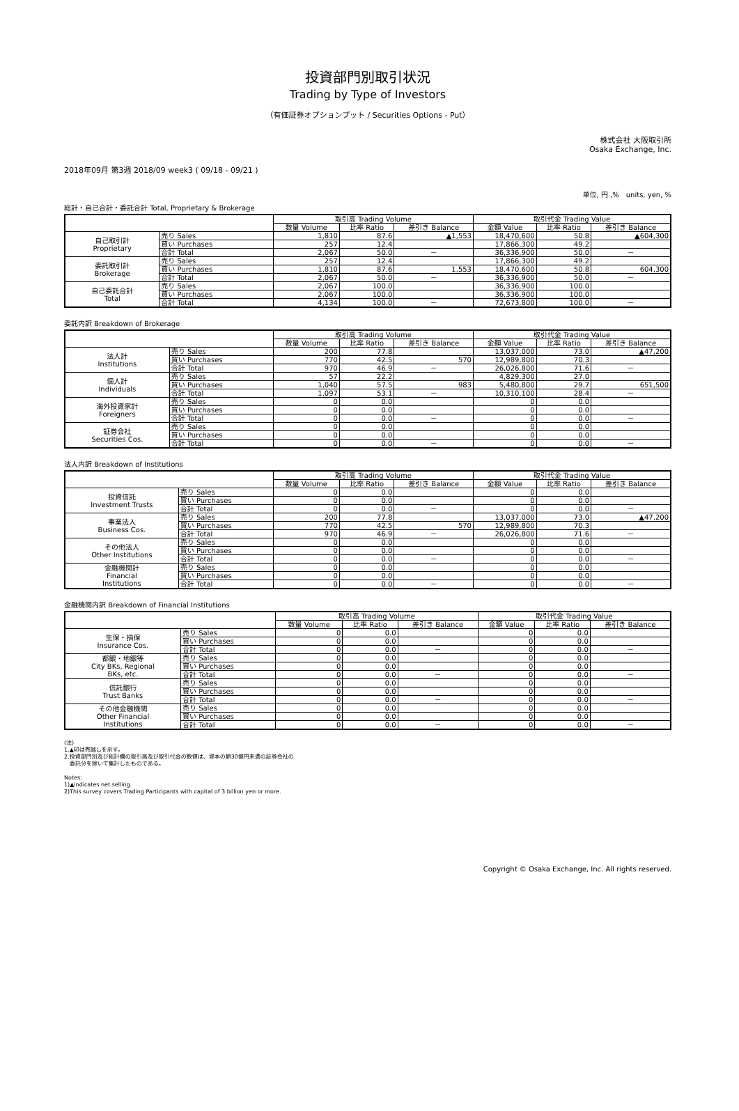投資部門別取引状況
Trading by Type of Investors
（有価証券オプションプット / Securities Options - Put）
株式会社 大阪取引所
Osaka Exchange, Inc.
2018年09月 第3週 2018/09 week3 ( 09/18 - 09/21 )
単位, 円 ,%　units, yen, %
総計・自己合計・委託合計 Total, Proprietary & Brokerage
| | | 取引高 Trading Volume | | | 取引代金 Trading Value | | |
| --- | --- | --- | --- | --- | --- | --- | --- |
| | | 数量 Volume | 比率 Ratio | 差引き Balance | 金額 Value | 比率 Ratio | 差引き Balance |
| 自己取引計 Proprietary | 売り Sales | 1,810 | 87.6 | ▲1,553 | 18,470,600 | 50.8 | ▲604,300 |
| | 買い Purchases | 257 | 12.4 | | 17,866,300 | 49.2 | |
| | 合計 Total | 2,067 | 50.0 | － | 36,336,900 | 50.0 | － |
| 委託取引計 Brokerage | 売り Sales | 257 | 12.4 | | 17,866,300 | 49.2 | |
| | 買い Purchases | 1,810 | 87.6 | 1,553 | 18,470,600 | 50.8 | 604,300 |
| | 合計 Total | 2,067 | 50.0 | － | 36,336,900 | 50.0 | － |
| 自己委託合計 Total | 売り Sales | 2,067 | 100.0 | | 36,336,900 | 100.0 | |
| | 買い Purchases | 2,067 | 100.0 | | 36,336,900 | 100.0 | |
| | 合計 Total | 4,134 | 100.0 | － | 72,673,800 | 100.0 | － |
委託内訳 Breakdown of Brokerage
| | | 取引高 Trading Volume | | | 取引代金 Trading Value | | |
| --- | --- | --- | --- | --- | --- | --- | --- |
| | | 数量 Volume | 比率 Ratio | 差引き Balance | 金額 Value | 比率 Ratio | 差引き Balance |
| 法人計 Institutions | 売り Sales | 200 | 77.8 | | 13,037,000 | 73.0 | ▲47,200 |
| | 買い Purchases | 770 | 42.5 | 570 | 12,989,800 | 70.3 | |
| | 合計 Total | 970 | 46.9 | － | 26,026,800 | 71.6 | － |
| 個人計 Individuals | 売り Sales | 57 | 22.2 | | 4,829,300 | 27.0 | |
| | 買い Purchases | 1,040 | 57.5 | 983 | 5,480,800 | 29.7 | 651,500 |
| | 合計 Total | 1,097 | 53.1 | － | 10,310,100 | 28.4 | － |
| 海外投資家計 Foreigners | 売り Sales | 0 | 0.0 | | 0 | 0.0 | |
| | 買い Purchases | 0 | 0.0 | | 0 | 0.0 | |
| | 合計 Total | 0 | 0.0 | － | 0 | 0.0 | － |
| 証券会社 Securities Cos. | 売り Sales | 0 | 0.0 | | 0 | 0.0 | |
| | 買い Purchases | 0 | 0.0 | | 0 | 0.0 | |
| | 合計 Total | 0 | 0.0 | － | 0 | 0.0 | － |
法人内訳 Breakdown of Institutions
| | | 取引高 Trading Volume | | | 取引代金 Trading Value | | |
| --- | --- | --- | --- | --- | --- | --- | --- |
| | | 数量 Volume | 比率 Ratio | 差引き Balance | 金額 Value | 比率 Ratio | 差引き Balance |
| 投資信託 Investment Trusts | 売り Sales | 0 | 0.0 | | 0 | 0.0 | |
| | 買い Purchases | 0 | 0.0 | | 0 | 0.0 | |
| | 合計 Total | 0 | 0.0 | － | 0 | 0.0 | － |
| 事業法人 Business Cos. | 売り Sales | 200 | 77.8 | | 13,037,000 | 73.0 | ▲47,200 |
| | 買い Purchases | 770 | 42.5 | 570 | 12,989,800 | 70.3 | |
| | 合計 Total | 970 | 46.9 | － | 26,026,800 | 71.6 | － |
| その他法人 Other Institutions | 売り Sales | 0 | 0.0 | | 0 | 0.0 | |
| | 買い Purchases | 0 | 0.0 | | 0 | 0.0 | |
| | 合計 Total | 0 | 0.0 | － | 0 | 0.0 | － |
| 金融機関計 Financial Institutions | 売り Sales | 0 | 0.0 | | 0 | 0.0 | |
| | 買い Purchases | 0 | 0.0 | | 0 | 0.0 | |
| | 合計 Total | 0 | 0.0 | － | 0 | 0.0 | － |
金融機関内訳 Breakdown of Financial Institutions
| | | 取引高 Trading Volume | | | 取引代金 Trading Value | | |
| --- | --- | --- | --- | --- | --- | --- | --- |
| | | 数量 Volume | 比率 Ratio | 差引き Balance | 金額 Value | 比率 Ratio | 差引き Balance |
| 生保・損保 Insurance Cos. | 売り Sales | 0 | 0.0 | | 0 | 0.0 | |
| | 買い Purchases | 0 | 0.0 | | 0 | 0.0 | |
| | 合計 Total | 0 | 0.0 | － | 0 | 0.0 | － |
| 都銀・地銀等 City BKs, Regional BKs, etc. | 売り Sales | 0 | 0.0 | | 0 | 0.0 | |
| | 買い Purchases | 0 | 0.0 | | 0 | 0.0 | |
| | 合計 Total | 0 | 0.0 | － | 0 | 0.0 | － |
| 信託銀行 Trust Banks | 売り Sales | 0 | 0.0 | | 0 | 0.0 | |
| | 買い Purchases | 0 | 0.0 | | 0 | 0.0 | |
| | 合計 Total | 0 | 0.0 | － | 0 | 0.0 | － |
| その他金融機関 Other Financial Institutions | 売り Sales | 0 | 0.0 | | 0 | 0.0 | |
| | 買い Purchases | 0 | 0.0 | | 0 | 0.0 | |
| | 合計 Total | 0 | 0.0 | － | 0 | 0.0 | － |
(注)
1.▲印は売越しを示す。
2.投資部門別及び総計欄の取引高及び取引代金の数値は、資本の額30億円未満の証券会社の
　委託分を除いて集計したものである。
Notes:
1)▲indicates net selling.
2)This survey covers Trading Participants with capital of 3 billion yen or more.
Copyright © Osaka Exchange, Inc. All rights reserved.